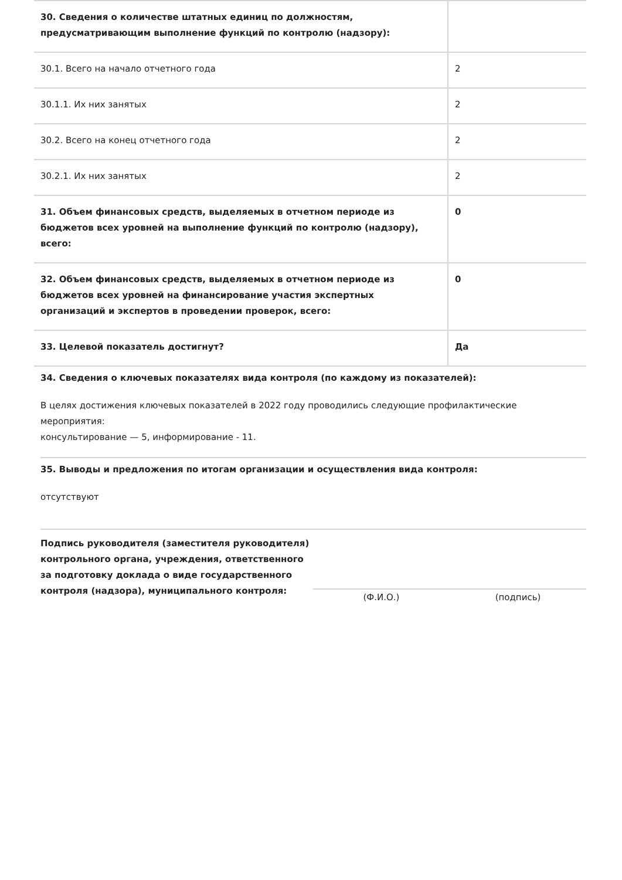| 30. Сведения о количестве штатных единиц по должностям, предусматривающим выполнение функций по контролю (надзору): | |
| 30.1. Всего на начало отчетного года | 2 |
| 30.1.1. Их них занятых | 2 |
| 30.2. Всего на конец отчетного года | 2 |
| 30.2.1. Их них занятых | 2 |
| 31. Объем финансовых средств, выделяемых в отчетном периоде из бюджетов всех уровней на выполнение функций по контролю (надзору), всего: | 0 |
| 32. Объем финансовых средств, выделяемых в отчетном периоде из бюджетов всех уровней на финансирование участия экспертных организаций и экспертов в проведении проверок, всего: | 0 |
| 33. Целевой показатель достигнут? | Да |
34. Сведения о ключевых показателях вида контроля (по каждому из показателей):
В целях достижения ключевых показателей в 2022 году проводились следующие профилактические мероприятия:
консультирование — 5, информирование - 11.
35. Выводы и предложения по итогам организации и осуществления вида контроля:
отсутствуют
Подпись руководителя (заместителя руководителя) контрольного органа, учреждения, ответственного за подготовку доклада о виде государственного контроля (надзора), муниципального контроля:
(Ф.И.О.) (подпись)